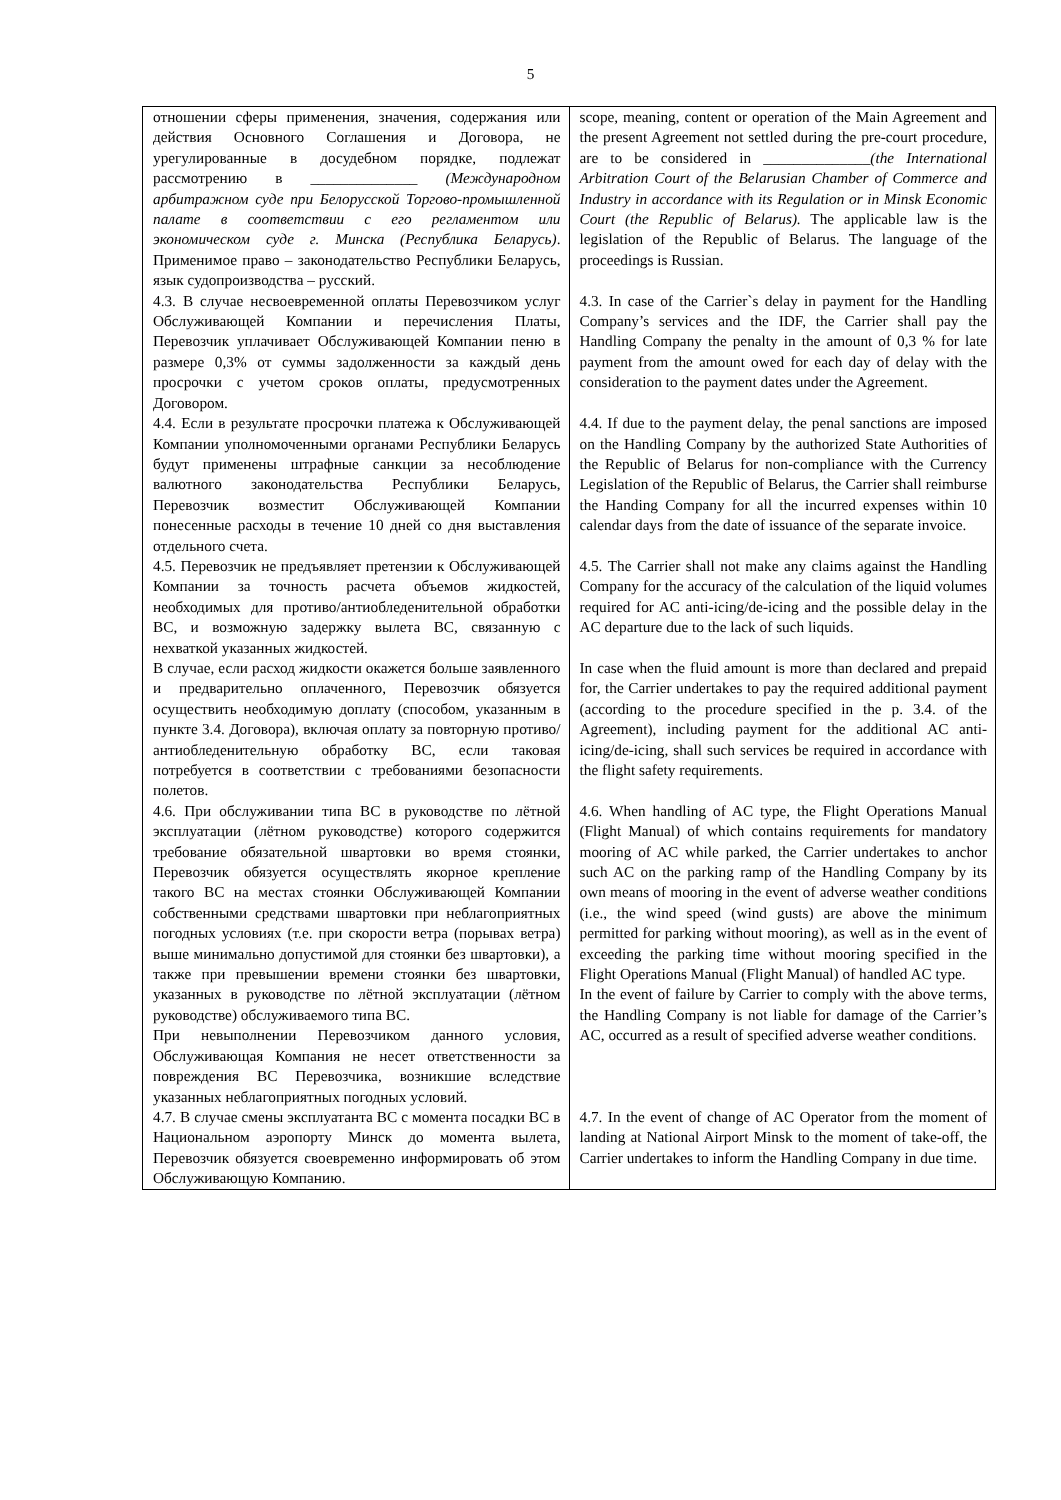5
| отношении сферы применения, значения, содержания или действия Основного Соглашения и Договора, не урегулированные в досудебном порядке, подлежат рассмотрению в ______________ (Международном арбитражном суде при Белорусской Торгово-промышленной палате в соответствии с его регламентом или экономическом суде г. Минска (Республика Беларусь) . Применимое право – законодательство Республики Беларусь, язык судопроизводства – русский. | scope, meaning, content or operation of the Main Agreement and the present Agreement not settled during the pre-court procedure, are to be considered in ______________ (the International Arbitration Court of the Belarusian Chamber of Commerce and Industry in accordance with its Regulation or in Minsk Economic Court (the Republic of Belarus). The applicable law is the legislation of the Republic of Belarus. The language of the proceedings is Russian. |
| 4.3. В случае несвоевременной оплаты Перевозчиком услуг Обслуживающей Компании и перечисления Платы, Перевозчик уплачивает Обслуживающей Компании пеню в размере 0,3% от суммы задолженности за каждый день просрочки с учетом сроков оплаты, предусмотренных Договором. | 4.3. In case of the Carrier`s delay in payment for the Handling Company’s services and the IDF, the Carrier shall pay the Handling Company the penalty in the amount of 0,3 % for late payment from the amount owed for each day of delay with the consideration to the payment dates under the Agreement. |
| 4.4. Если в результате просрочки платежа к Обслуживающей Компании уполномоченными органами Республики Беларусь будут применены штрафные санкции за несоблюдение валютного законодательства Республики Беларусь, Перевозчик возместит Обслуживающей Компании понесенные расходы в течение 10 дней со дня выставления отдельного счета. | 4.4. If due to the payment delay, the penal sanctions are imposed on the Handling Company by the authorized State Authorities of the Republic of Belarus for non-compliance with the Currency Legislation of the Republic of Belarus, the Carrier shall reimburse the Handing Company for all the incurred expenses within 10 calendar days from the date of issuance of the separate invoice. |
| 4.5. Перевозчик не предъявляет претензии к Обслуживающей Компании за точность расчета объемов жидкостей, необходимых для противо/антиобледенительной обработки ВС, и возможную задержку вылета ВС, связанную с нехваткой указанных жидкостей. | 4.5. The Carrier shall not make any claims against the Handling Company for the accuracy of the calculation of the liquid volumes required for AC anti-icing/de-icing and the possible delay in the AC departure due to the lack of such liquids. |
| В случае, если расход жидкости окажется больше заявленного и предварительно оплаченного, Перевозчик обязуется осуществить необходимую доплату (способом, указанным в пункте 3.4. Договора), включая оплату за повторную противо/антиобледенительную обработку ВС, если таковая потребуется в соответствии с требованиями безопасности полетов. | In case when the fluid amount is more than declared and prepaid for, the Carrier undertakes to pay the required additional payment (according to the procedure specified in the p. 3.4. of the Agreement), including payment for the additional AC anti-icing/de-icing, shall such services be required in accordance with the flight safety requirements. |
| 4.6. При обслуживании типа ВС в руководстве по лётной эксплуатации (лётном руководстве) которого содержится требование обязательной швартовки во время стоянки, Перевозчик обязуется осуществлять якорное крепление такого ВС на местах стоянки Обслуживающей Компании собственными средствами швартовки при неблагоприятных погодных условиях (т.е. при скорости ветра (порывах ветра) выше минимально допустимой для стоянки без швартовки), а также при превышении времени стоянки без швартовки, указанных в руководстве по лётной эксплуатации (лётном руководстве) обслуживаемого типа ВС. При невыполнении Перевозчиком данного условия, Обслуживающая Компания не несет ответственности за повреждения ВС Перевозчика, возникшие вследствие указанных неблагоприятных погодных условий. | 4.6. When handling of AC type, the Flight Operations Manual (Flight Manual) of which contains requirements for mandatory mooring of AC while parked, the Carrier undertakes to anchor such AC on the parking ramp of the Handling Company by its own means of mooring in the event of adverse weather conditions (i.e., the wind speed (wind gusts) are above the minimum permitted for parking without mooring), as well as in the event of exceeding the parking time without mooring specified in the Flight Operations Manual (Flight Manual) of handled AC type. In the event of failure by Carrier to comply with the above terms, the Handling Company is not liable for damage of the Carrier’s AC, occurred as a result of specified adverse weather conditions. |
| 4.7. В случае смены эксплуатанта ВС с момента посадки ВС в Национальном аэропорту Минск до момента вылета, Перевозчик обязуется своевременно информировать об этом Обслуживающую Компанию. | 4.7. In the event of change of AC Operator from the moment of landing at National Airport Minsk to the moment of take-off, the Carrier undertakes to inform the Handling Company in due time. |